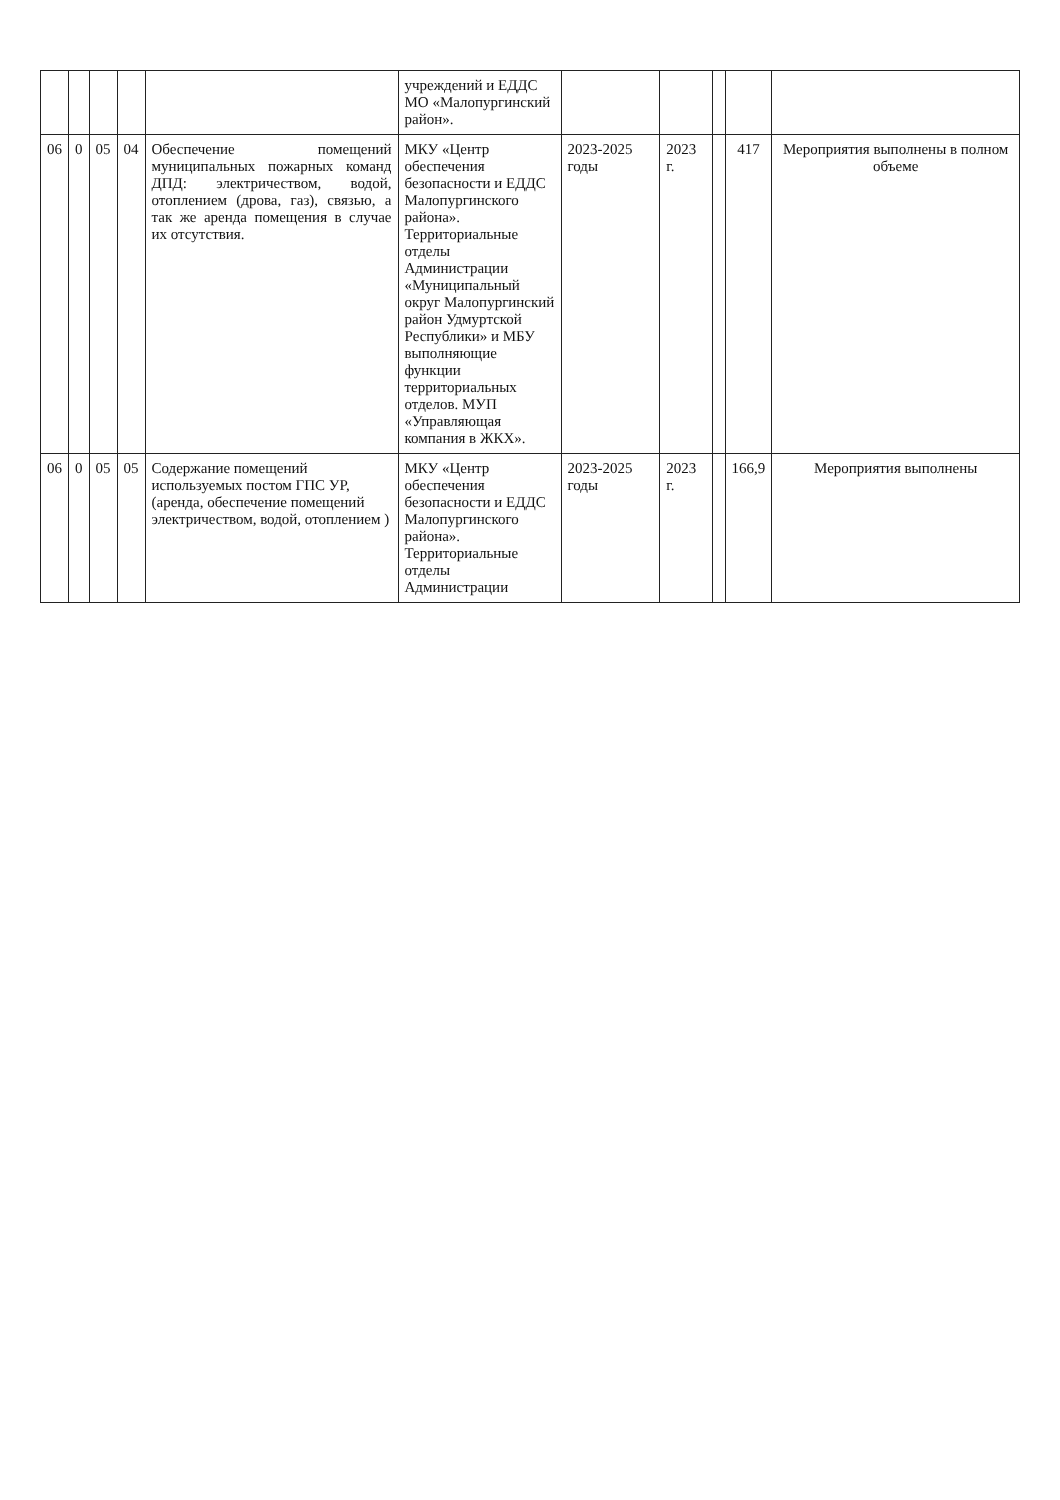| | | | | | учреждений и ЕДДС МО «Малопургинский район». | | | | | |
| 06 | 0 | 05 | 04 | Обеспечение помещений муниципальных пожарных команд ДПД: электричеством, водой, отоплением (дрова, газ), связью, а так же аренда помещения в случае их отсутствия. | МКУ «Центр обеспечения безопасности и ЕДДС Малопургинского района». Территориальные отделы Администрации «Муниципальный округ Малопургинский район Удмуртской Республики» и МБУ выполняющие функции территориальных отделов. МУП «Управляющая компания в ЖКХ». | 2023-2025 годы | 2023 г. | | 417 | Мероприятия выполнены в полном объеме |
| 06 | 0 | 05 | 05 | Содержание помещений используемых постом ГПС УР, (аренда, обеспечение помещений электричеством, водой, отоплением ) | МКУ «Центр обеспечения безопасности и ЕДДС Малопургинского района». Территориальные отделы Администрации | 2023-2025 годы | 2023 г. | | 166,9 | Мероприятия выполнены |